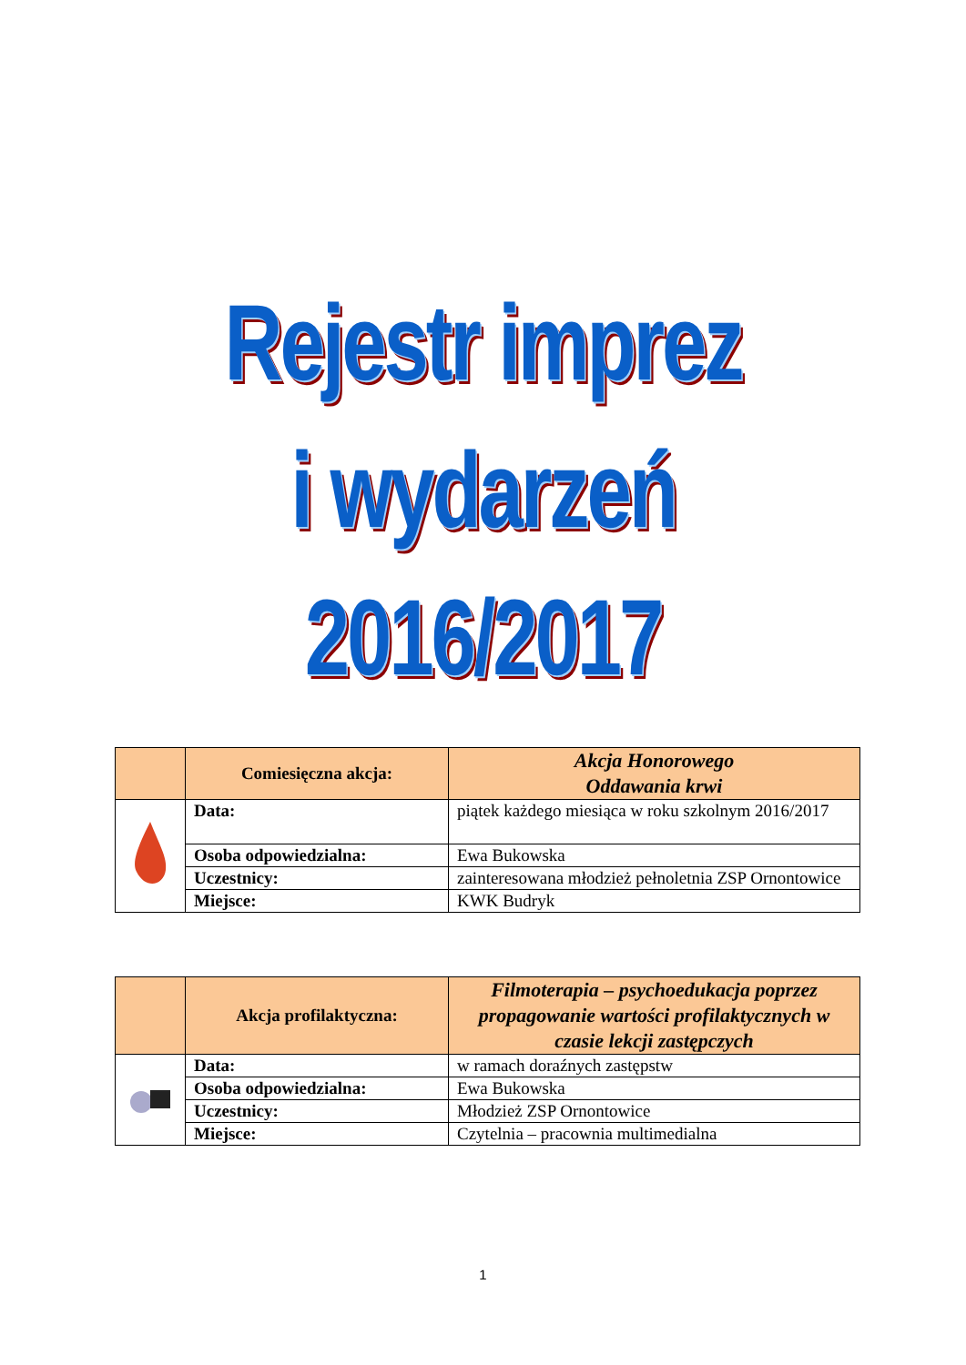Rejestr imprez
i wydarzeń
2016/2017
| | Comiesięczna akcja: | Akcja Honorowego Oddawania krwi |
| | Data: | piątek każdego miesiąca w roku szkolnym 2016/2017 |
| | Osoba odpowiedzialna: | Ewa Bukowska |
| | Uczestnicy: | zainteresowana młodzież pełnoletnia ZSP Ornontowice |
| | Miejsce: | KWK Budryk |
| | Akcja profilaktyczna: | Filmoterapia – psychoedukacja poprzez propagowanie wartości profilaktycznych w czasie lekcji zastępczych |
| | Data: | w ramach doraźnych zastępstw |
| | Osoba odpowiedzialna: | Ewa Bukowska |
| | Uczestnicy: | Młodzież ZSP Ornontowice |
| | Miejsce: | Czytelnia – pracownia multimedialna |
1